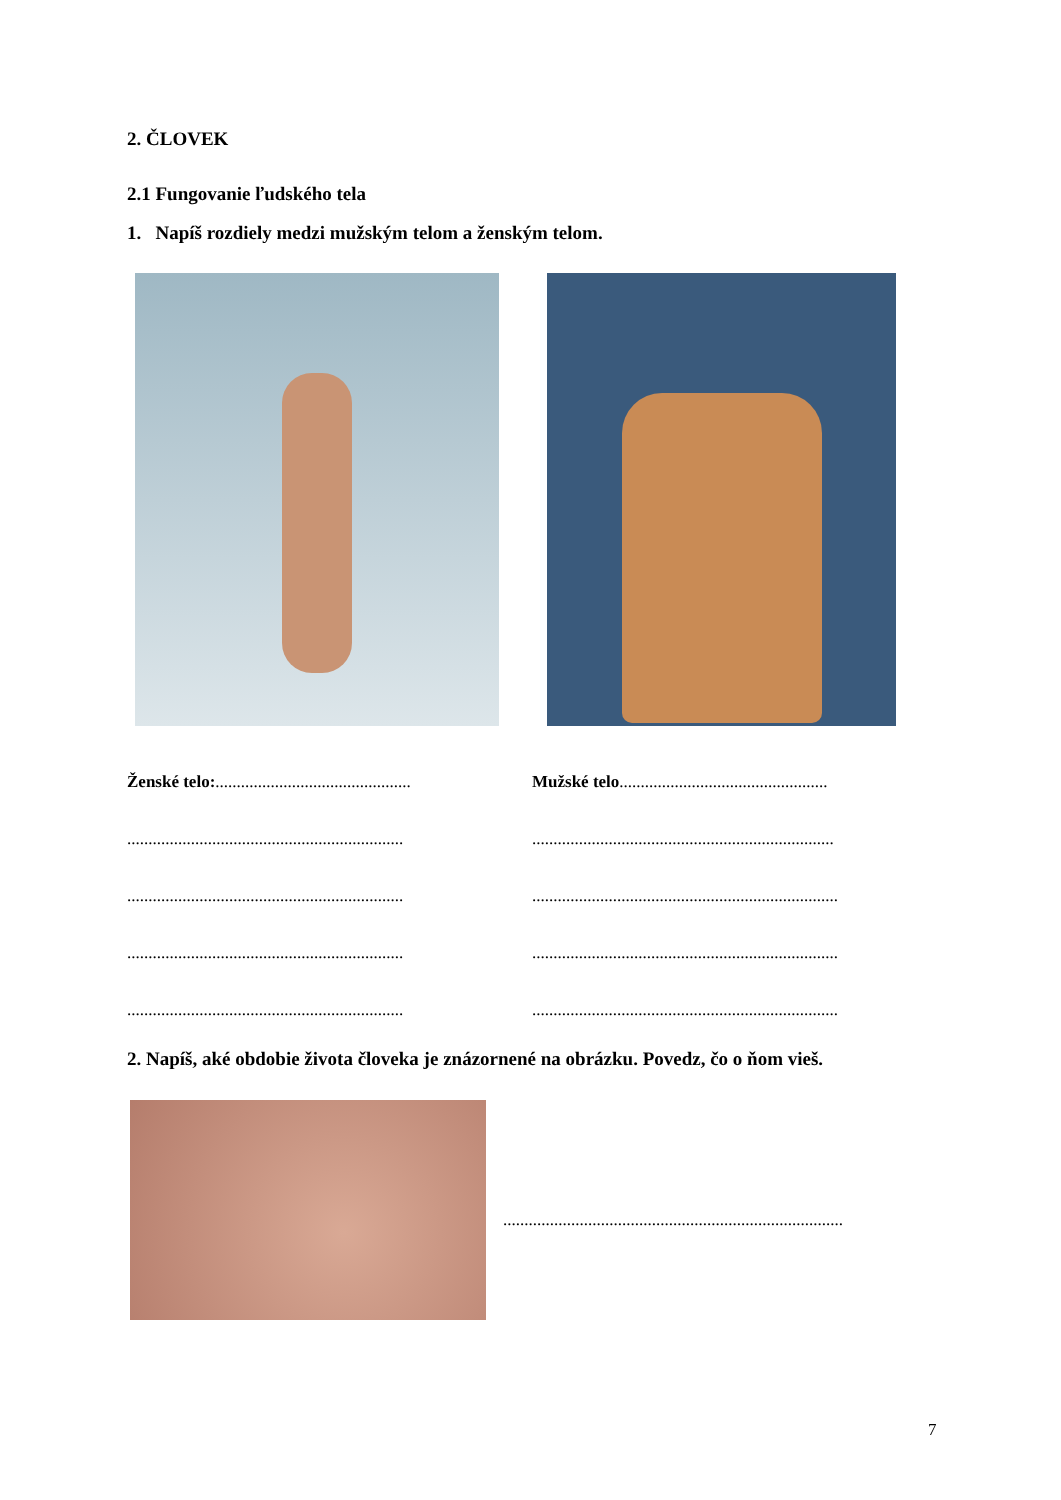2. ČLOVEK
2.1 Fungovanie ľudského tela
1. Napíš rozdiely medzi mužským telom a ženským telom.
Ženské telo:..............................................
Mužské telo.................................................
.................................................................
.......................................................................
.................................................................
........................................................................
.................................................................
........................................................................
.................................................................
........................................................................
2. Napíš, aké obdobie života človeka je znázornené na obrázku. Povedz, čo o ňom vieš.
................................................................................
7